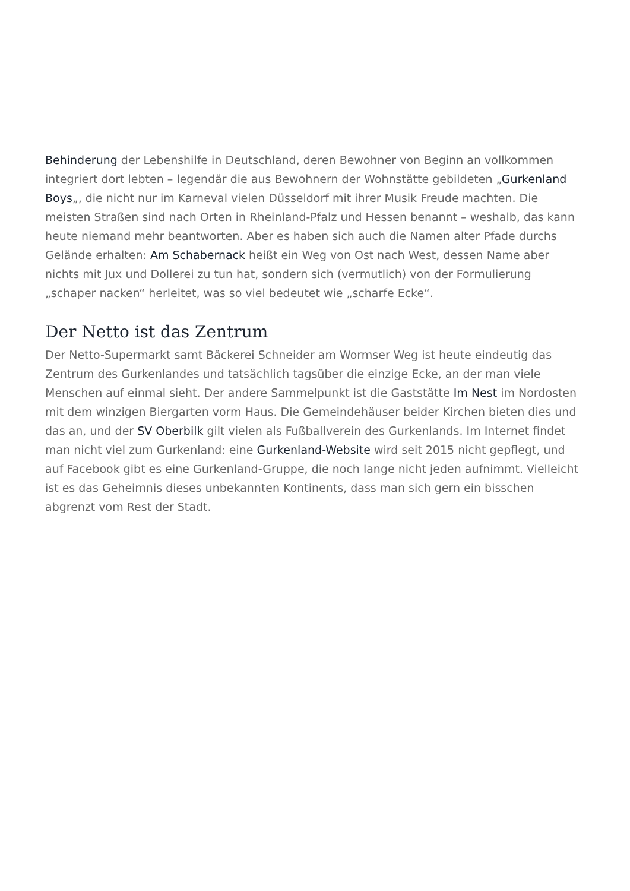Behinderung der Lebenshilfe in Deutschland, deren Bewohner von Beginn an vollkommen integriert dort lebten – legendär die aus Bewohnern der Wohnstätte gebildeten „Gurkenland Boys„, die nicht nur im Karneval vielen Düsseldorf mit ihrer Musik Freude machten. Die meisten Straßen sind nach Orten in Rheinland-Pfalz und Hessen benannt – weshalb, das kann heute niemand mehr beantworten. Aber es haben sich auch die Namen alter Pfade durchs Gelände erhalten: Am Schabernack heißt ein Weg von Ost nach West, dessen Name aber nichts mit Jux und Dollerei zu tun hat, sondern sich (vermutlich) von der Formulierung „schaper nacken“ herleitet, was so viel bedeutet wie „scharfe Ecke“.
Der Netto ist das Zentrum
Der Netto-Supermarkt samt Bäckerei Schneider am Wormser Weg ist heute eindeutig das Zentrum des Gurkenlandes und tatsächlich tagsüber die einzige Ecke, an der man viele Menschen auf einmal sieht. Der andere Sammelpunkt ist die Gaststätte Im Nest im Nordosten mit dem winzigen Biergarten vorm Haus. Die Gemeindehäuser beider Kirchen bieten dies und das an, und der SV Oberbilk gilt vielen als Fußballverein des Gurkenlands. Im Internet findet man nicht viel zum Gurkenland: eine Gurkenland-Website wird seit 2015 nicht gepflegt, und auf Facebook gibt es eine Gurkenland-Gruppe, die noch lange nicht jeden aufnimmt. Vielleicht ist es das Geheimnis dieses unbekannten Kontinents, dass man sich gern ein bisschen abgrenzt vom Rest der Stadt.